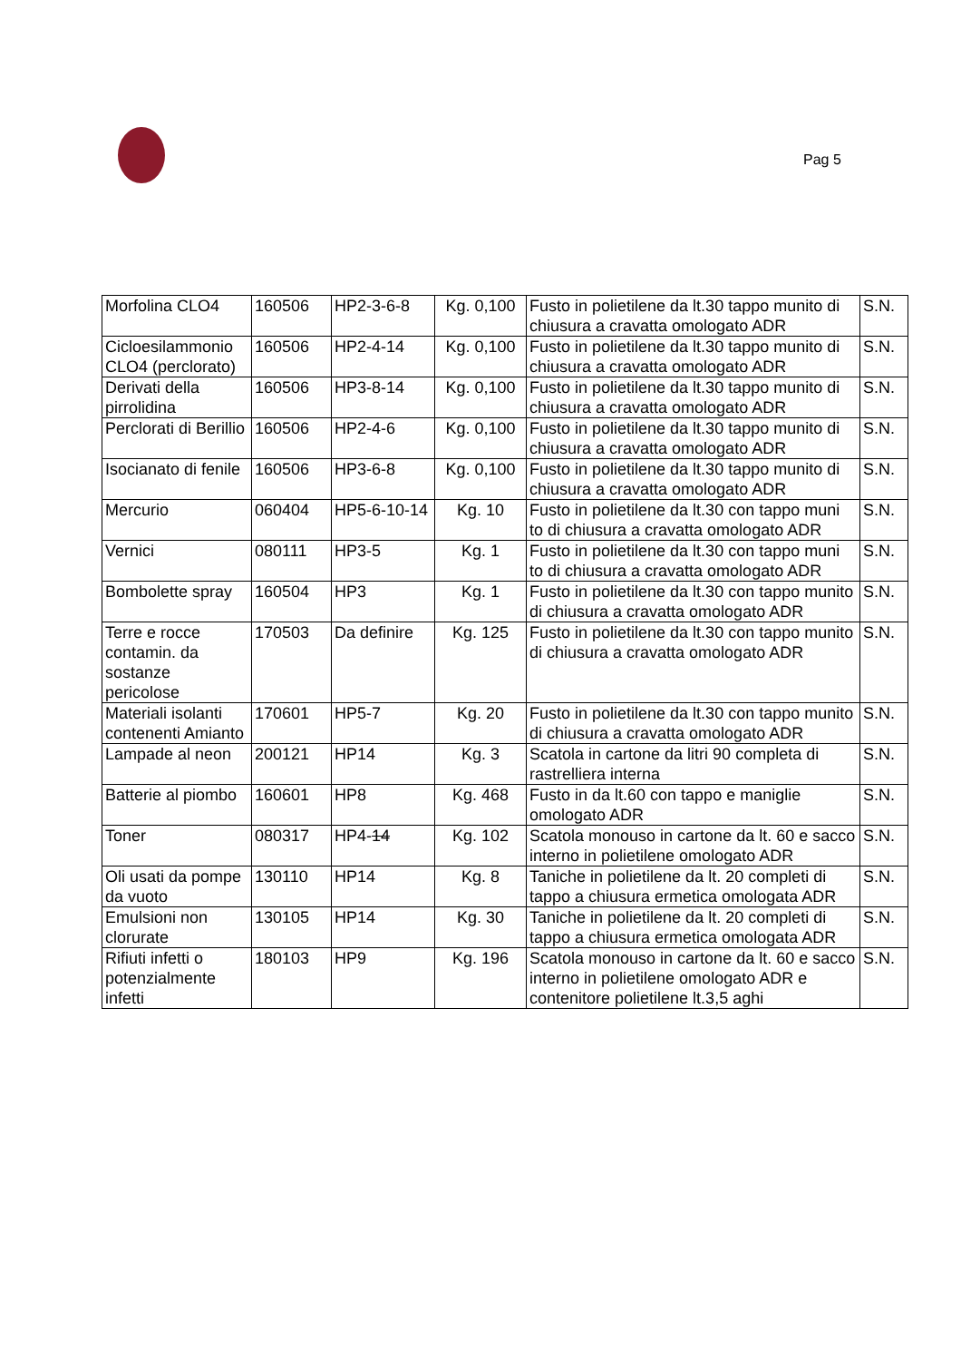Pag 5
| Morfolina CLO4 | 160506 | HP2-3-6-8 | Kg. 0,100 | Fusto in polietilene da lt.30 tappo munito di chiusura a cravatta omologato ADR | S.N. |
| Cicloesilammonio CLO4 (perclorato) | 160506 | HP2-4-14 | Kg. 0,100 | Fusto in polietilene da lt.30 tappo munito di chiusura a cravatta omologato ADR | S.N. |
| Derivati della pirrolidina | 160506 | HP3-8-14 | Kg. 0,100 | Fusto in polietilene da lt.30 tappo munito di chiusura a cravatta omologato ADR | S.N. |
| Perclorati di Berillio | 160506 | HP2-4-6 | Kg. 0,100 | Fusto in polietilene da lt.30 tappo munito di chiusura a cravatta omologato ADR | S.N. |
| Isocianato di fenile | 160506 | HP3-6-8 | Kg. 0,100 | Fusto in polietilene da lt.30 tappo munito di chiusura a cravatta omologato ADR | S.N. |
| Mercurio | 060404 | HP5-6-10-14 | Kg. 10 | Fusto in polietilene da lt.30 con tappo muni to di chiusura a cravatta omologato ADR | S.N. |
| Vernici | 080111 | HP3-5 | Kg. 1 | Fusto in polietilene da lt.30 con tappo muni to di chiusura a cravatta omologato ADR | S.N. |
| Bombolette spray | 160504 | HP3 | Kg. 1 | Fusto in polietilene da lt.30 con tappo munito di chiusura a cravatta omologato ADR | S.N. |
| Terre e rocce contamin. da sostanze pericolose | 170503 | Da definire | Kg. 125 | Fusto in polietilene da lt.30 con tappo munito di chiusura a cravatta omologato ADR | S.N. |
| Materiali isolanti contenenti Amianto | 170601 | HP5-7 | Kg. 20 | Fusto in polietilene da lt.30 con tappo munito di chiusura a cravatta omologato ADR | S.N. |
| Lampade al neon | 200121 | HP14 | Kg. 3 | Scatola in cartone da litri 90 completa di rastrelliera interna | S.N. |
| Batterie al piombo | 160601 | HP8 | Kg. 468 | Fusto in da lt.60 con tappo e maniglie omologato ADR | S.N. |
| Toner | 080317 | HP4- 14 | Kg. 102 | Scatola monouso in cartone da lt. 60 e sacco interno in polietilene omologato ADR | S.N. |
| Oli usati da pompe da vuoto | 130110 | HP14 | Kg. 8 | Taniche in polietilene da lt. 20 completi di tappo a chiusura ermetica omologata ADR | S.N. |
| Emulsioni non clorurate | 130105 | HP14 | Kg. 30 | Taniche in polietilene da lt. 20 completi di tappo a chiusura ermetica omologata ADR | S.N. |
| Rifiuti infetti o potenzialmente infetti | 180103 | HP9 | Kg. 196 | Scatola monouso in cartone da lt. 60 e sacco interno in polietilene omologato ADR e contenitore polietilene lt.3,5 aghi | S.N. |